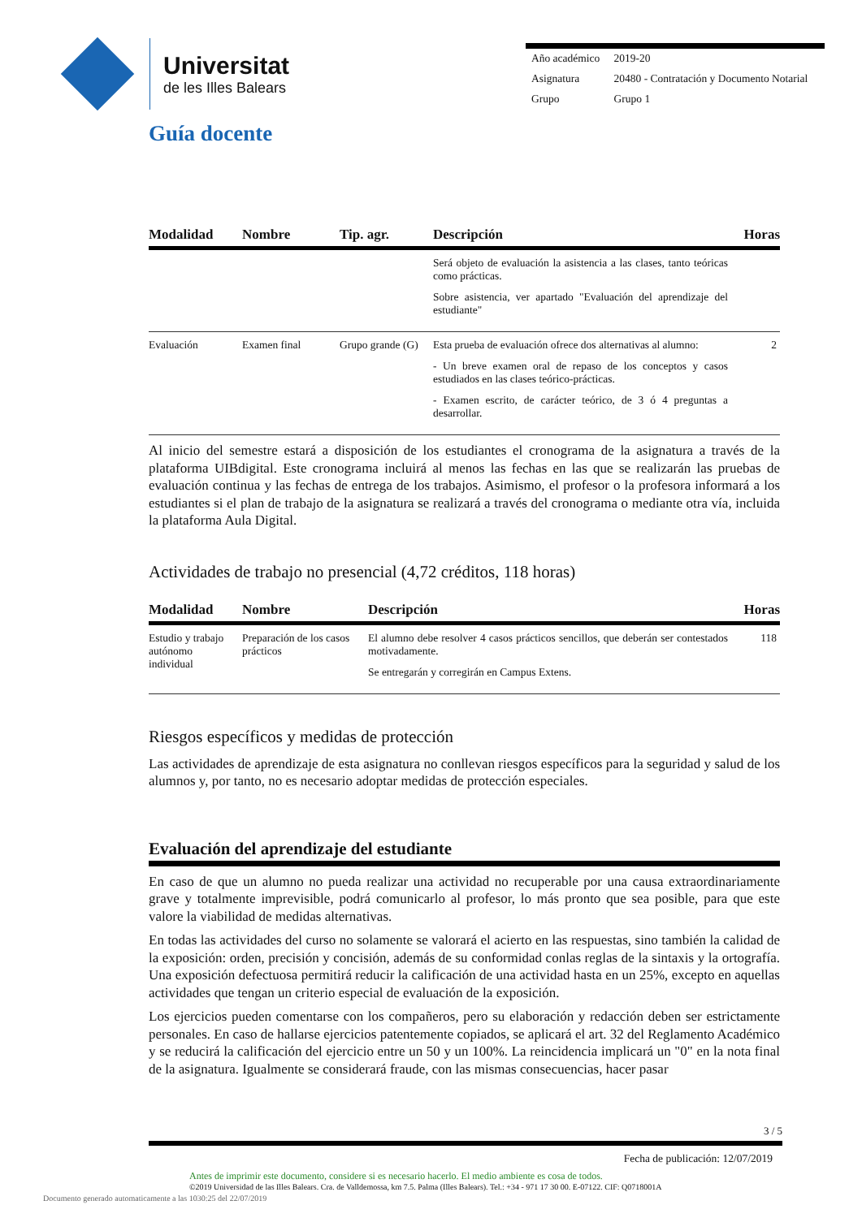Universitat
de les Illes Balears
| Año académico | 2019-20 |
| Asignatura | 20480 - Contratación y Documento Notarial |
| Grupo | Grupo 1 |
Guía docente
| Modalidad | Nombre | Tip. agr. | Descripción | Horas |
| --- | --- | --- | --- | --- |
| | | | Será objeto de evaluación la asistencia a las clases, tanto teóricas como prácticas. Sobre asistencia, ver apartado "Evaluación del aprendizaje del estudiante" | |
| Evaluación | Examen final | Grupo grande (G) | Esta prueba de evaluación ofrece dos alternativas al alumno: - Un breve examen oral de repaso de los conceptos y casos estudiados en las clases teórico-prácticas. - Examen escrito, de carácter teórico, de 3 ó 4 preguntas a desarrollar. | 2 |
Al inicio del semestre estará a disposición de los estudiantes el cronograma de la asignatura a través de la plataforma UIBdigital. Este cronograma incluirá al menos las fechas en las que se realizarán las pruebas de evaluación continua y las fechas de entrega de los trabajos. Asimismo, el profesor o la profesora informará a los estudiantes si el plan de trabajo de la asignatura se realizará a través del cronograma o mediante otra vía, incluida la plataforma Aula Digital.
Actividades de trabajo no presencial (4,72 créditos, 118 horas)
| Modalidad | Nombre | Descripción | Horas |
| --- | --- | --- | --- |
| Estudio y trabajo autónomo individual | Preparación de los casos prácticos | El alumno debe resolver 4 casos prácticos sencillos, que deberán ser contestados motivadamente. Se entregarán y corregirán en Campus Extens. | 118 |
Riesgos específicos y medidas de protección
Las actividades de aprendizaje de esta asignatura no conllevan riesgos específicos para la seguridad y salud de los alumnos y, por tanto, no es necesario adoptar medidas de protección especiales.
Evaluación del aprendizaje del estudiante
En caso de que un alumno no pueda realizar una actividad no recuperable por una causa extraordinariamente grave y totalmente imprevisible, podrá comunicarlo al profesor, lo más pronto que sea posible, para que este valore la viabilidad de medidas alternativas.
En todas las actividades del curso no solamente se valorará el acierto en las respuestas, sino también la calidad de la exposición: orden, precisión y concisión, además de su conformidad conlas reglas de la sintaxis y la ortografía. Una exposición defectuosa permitirá reducir la calificación de una actividad hasta en un 25%, excepto en aquellas actividades que tengan un criterio especial de evaluación de la exposición.
Los ejercicios pueden comentarse con los compañeros, pero su elaboración y redacción deben ser estrictamente personales. En caso de hallarse ejercicios patentemente copiados, se aplicará el art. 32 del Reglamento Académico y se reducirá la calificación del ejercicio entre un 50 y un 100%. La reincidencia implicará un "0" en la nota final de la asignatura. Igualmente se considerará fraude, con las mismas consecuencias, hacer pasar
3 / 5
Fecha de publicación: 12/07/2019
Antes de imprimir este documento, considere si es necesario hacerlo. El medio ambiente es cosa de todos.
©2019 Universidad de las Illes Balears. Cra. de Valldemossa, km 7.5. Palma (Illes Balears). Tel.: +34 - 971 17 30 00. E-07122. CIF: Q0718001A
Documento generado automaticamente a las 1030:25 del 22/07/2019